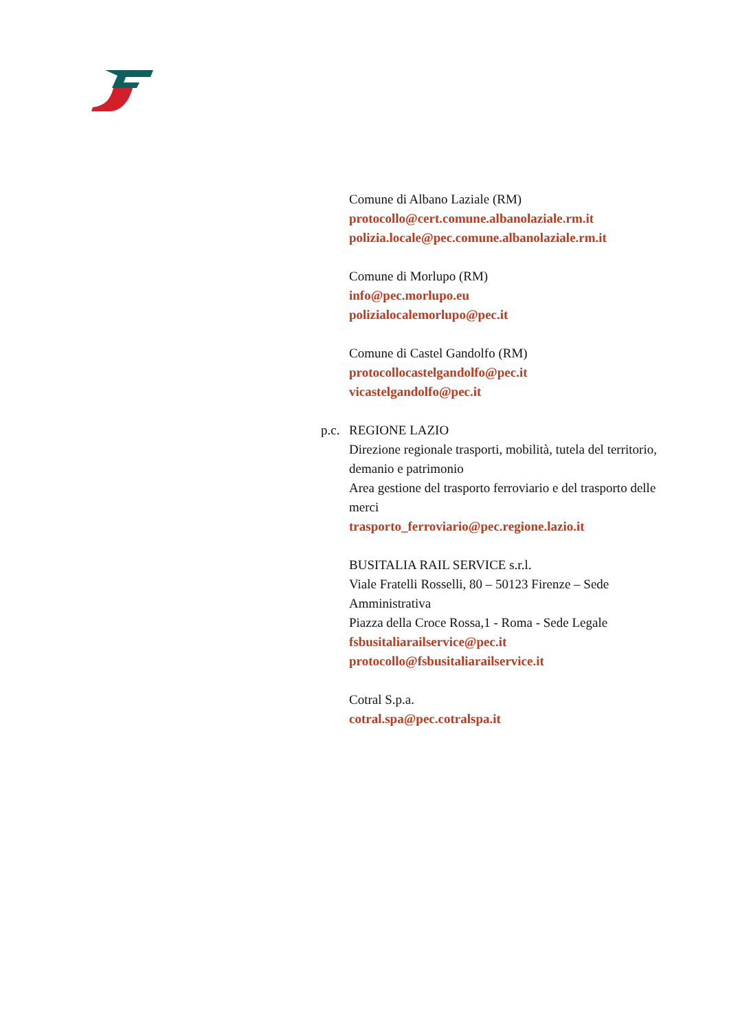Comune di Albano Laziale (RM)
protocollo@cert.comune.albanolaziale.rm.it
polizia.locale@pec.comune.albanolaziale.rm.it
Comune di Morlupo (RM)
info@pec.morlupo.eu
polizialocalemorlupo@pec.it
Comune di Castel Gandolfo (RM)
protocollocastelgandolfo@pec.it
vicastelgandolfo@pec.it
p.c. REGIONE LAZIO
Direzione regionale trasporti, mobilità, tutela del territorio, demanio e patrimonio
Area gestione del trasporto ferroviario e del trasporto delle merci
trasporto_ferroviario@pec.regione.lazio.it
BUSITALIA RAIL SERVICE s.r.l.
Viale Fratelli Rosselli, 80 – 50123 Firenze – Sede Amministrativa
Piazza della Croce Rossa,1 - Roma - Sede Legale
fsbusitaliarailservice@pec.it
protocollo@fsbusitaliarailservice.it
Cotral S.p.a.
cotral.spa@pec.cotralspa.it